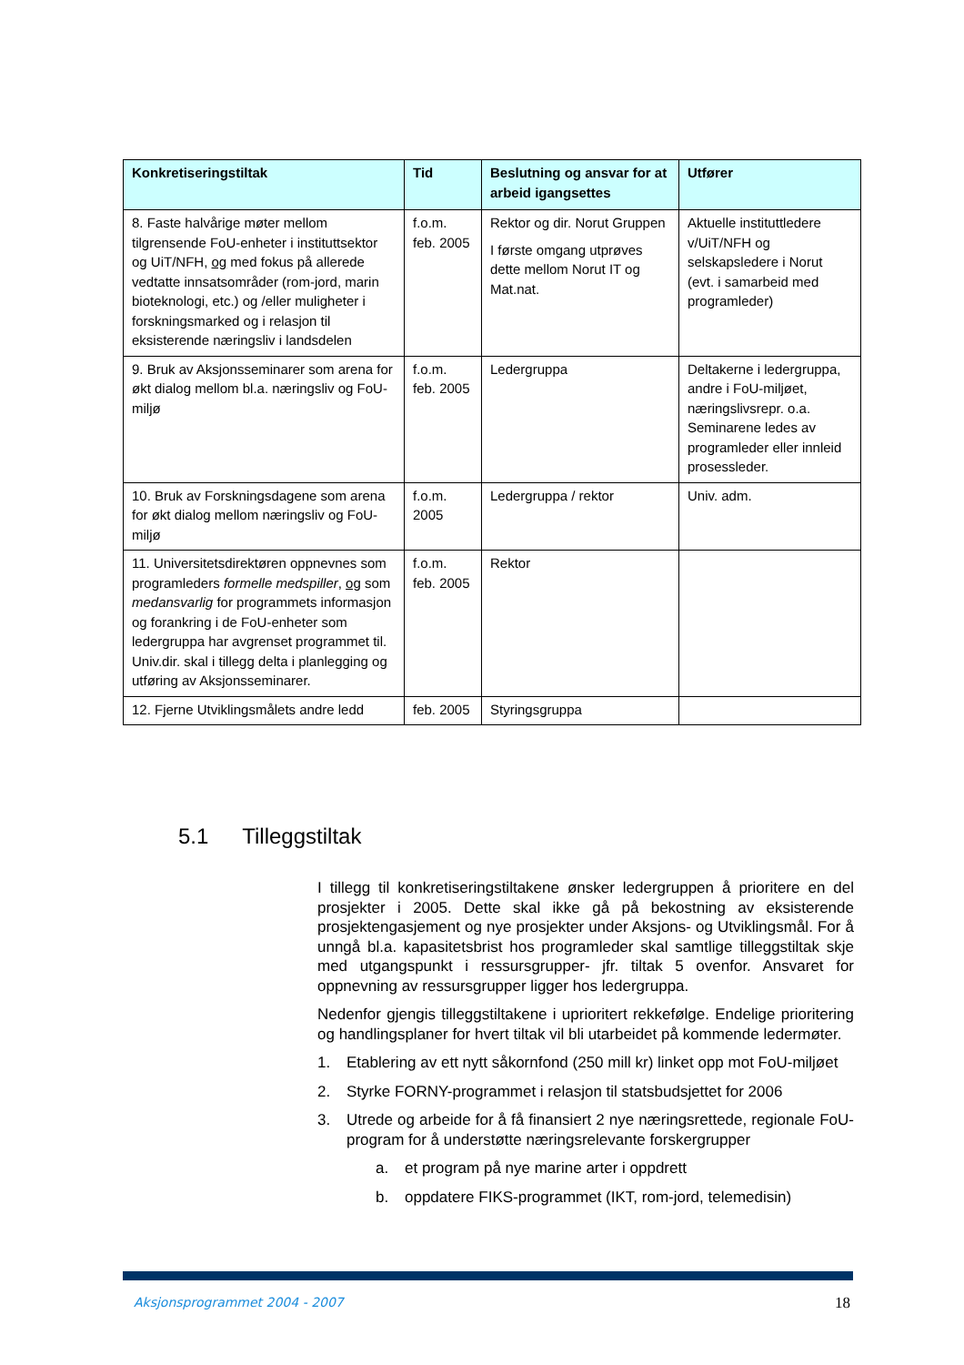| Konkretiseringstiltak | Tid | Beslutning og ansvar for at arbeid igangsettes | Utfører |
| --- | --- | --- | --- |
| 8. Faste halvårige møter mellom tilgrensende FoU-enheter i instituttsektor og UiT/NFH, og med fokus på allerede vedtatte innsatsområder (rom-jord, marin bioteknologi, etc.) og /eller muligheter i forskningsmarked og i relasjon til eksisterende næringsliv i landsdelen | f.o.m. feb. 2005 | Rektor og dir. Norut Gruppen I første omgang utprøves dette mellom Norut IT og Mat.nat. | Aktuelle instituttledere v/UiT/NFH og selskapsledere i Norut (evt. i samarbeid med programleder) |
| 9. Bruk av Aksjonsseminarer som arena for økt dialog mellom bl.a. næringsliv og FoU-miljø | f.o.m. feb. 2005 | Ledergruppa | Deltakerne i ledergruppa, andre i FoU-miljøet, næringslivsrepr. o.a. Seminarene ledes av programleder eller innleid prosessleder. |
| 10. Bruk av Forskningsdagene som arena for økt dialog mellom næringsliv og FoU-miljø | f.o.m. 2005 | Ledergruppa / rektor | Univ. adm. |
| 11. Universitetsdirektøren oppnevnes som programleders formelle medspiller , og som medansvarlig for programmets informasjon og forankring i de FoU-enheter som ledergruppa har avgrenset programmet til. Univ.dir. skal i tillegg delta i planlegging og utføring av Aksjonsseminarer. | f.o.m. feb. 2005 | Rektor | |
| 12. Fjerne Utviklingsmålets andre ledd | feb. 2005 | Styringsgruppa | |
5.1 Tilleggstiltak
I tillegg til konkretiseringstiltakene ønsker ledergruppen å prioritere en del prosjekter i 2005. Dette skal ikke gå på bekostning av eksisterende prosjektengasjement og nye prosjekter under Aksjons- og Utviklingsmål. For å unngå bl.a. kapasitetsbrist hos programleder skal samtlige tilleggstiltak skje med utgangspunkt i ressursgrupper- jfr. tiltak 5 ovenfor. Ansvaret for oppnevning av ressursgrupper ligger hos ledergruppa.
Nedenfor gjengis tilleggstiltakene i uprioritert rekkefølge. Endelige prioritering og handlingsplaner for hvert tiltak vil bli utarbeidet på kommende ledermøter.
1. Etablering av ett nytt såkornfond (250 mill kr) linket opp mot FoU-miljøet
2. Styrke FORNY-programmet i relasjon til statsbudsjettet for 2006
3. Utrede og arbeide for å få finansiert 2 nye næringsrettede, regionale FoU-program for å understøtte næringsrelevante forskergrupper
a. et program på nye marine arter i oppdrett
b. oppdatere FIKS-programmet (IKT, rom-jord, telemedisin)
Aksjonsprogrammet 2004 - 2007 18